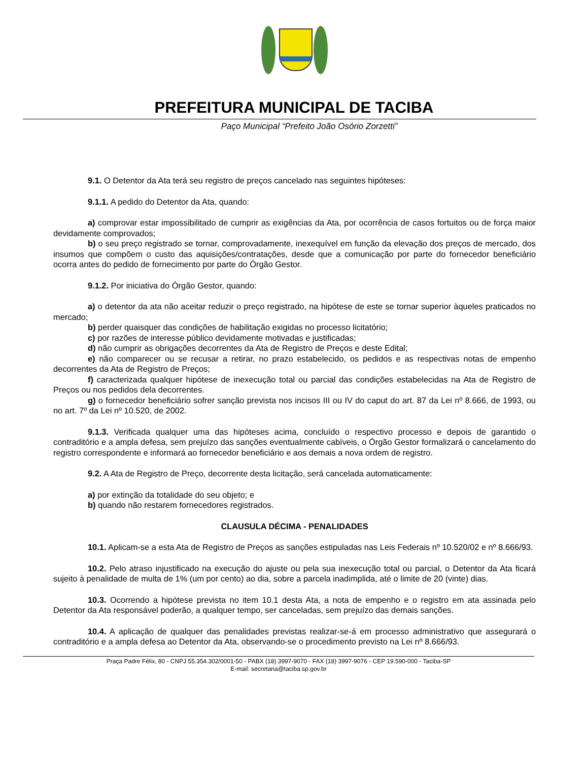PREFEITURA MUNICIPAL DE TACIBA
Paço Municipal “Prefeito João Osório Zorzetti”
9.1. O Detentor da Ata terá seu registro de preços cancelado nas seguintes hipóteses:
9.1.1. A pedido do Detentor da Ata, quando:
a) comprovar estar impossibilitado de cumprir as exigências da Ata, por ocorrência de casos fortuitos ou de força maior devidamente comprovados;
b) o seu preço registrado se tornar, comprovadamente, inexequível em função da elevação dos preços de mercado, dos insumos que compõem o custo das aquisições/contratações, desde que a comunicação por parte do fornecedor beneficiário ocorra antes do pedido de fornecimento por parte do Órgão Gestor.
9.1.2. Por iniciativa do Órgão Gestor, quando:
a) o detentor da ata não aceitar reduzir o preço registrado, na hipótese de este se tornar superior àqueles praticados no mercado;
b) perder quaisquer das condições de habilitação exigidas no processo licitatório;
c) por razões de interesse público devidamente motivadas e justificadas;
d) não cumprir as obrigações decorrentes da Ata de Registro de Preços e deste Edital;
e) não comparecer ou se recusar a retirar, no prazo estabelecido, os pedidos e as respectivas notas de empenho decorrentes da Ata de Registro de Preços;
f) caracterizada qualquer hipótese de inexecução total ou parcial das condições estabelecidas na Ata de Registro de Preços ou nos pedidos dela decorrentes.
g) o fornecedor beneficiário sofrer sanção prevista nos incisos III ou IV do caput do art. 87 da Lei nº 8.666, de 1993, ou no art. 7º da Lei nº 10.520, de 2002.
9.1.3. Verificada qualquer uma das hipóteses acima, concluído o respectivo processo e depois de garantido o contraditório e a ampla defesa, sem prejuízo das sanções eventualmente cabíveis, o Órgão Gestor formalizará o cancelamento do registro correspondente e informará ao fornecedor beneficiário e aos demais a nova ordem de registro.
9.2. A Ata de Registro de Preço, decorrente desta licitação, será cancelada automaticamente:
a) por extinção da totalidade do seu objeto; e
b) quando não restarem fornecedores registrados.
CLAUSULA DÉCIMA - PENALIDADES
10.1. Aplicam-se a esta Ata de Registro de Preços as sanções estipuladas nas Leis Federais nº 10.520/02 e nº 8.666/93.
10.2. Pelo atraso injustificado na execução do ajuste ou pela sua inexecução total ou parcial, o Detentor da Ata ficará sujeito à penalidade de multa de 1% (um por cento) ao dia, sobre a parcela inadimplida, até o limite de 20 (vinte) dias.
10.3. Ocorrendo a hipótese prevista no item 10.1 desta Ata, a nota de empenho e o registro em ata assinada pelo Detentor da Ata responsável poderão, a qualquer tempo, ser canceladas, sem prejuízo das demais sanções.
10.4. A aplicação de qualquer das penalidades previstas realizar-se-á em processo administrativo que assegurará o contraditório e a ampla defesa ao Detentor da Ata, observando-se o procedimento previsto na Lei nº 8.666/93.
Praça Padre Félix, 80 - CNPJ 55.354.302/0001-50 - PABX (18) 3997-9070 - FAX (18) 3997-9076 - CEP 19.590-000 - Taciba-SP
E-mail: secretaria@taciba.sp.gov.br